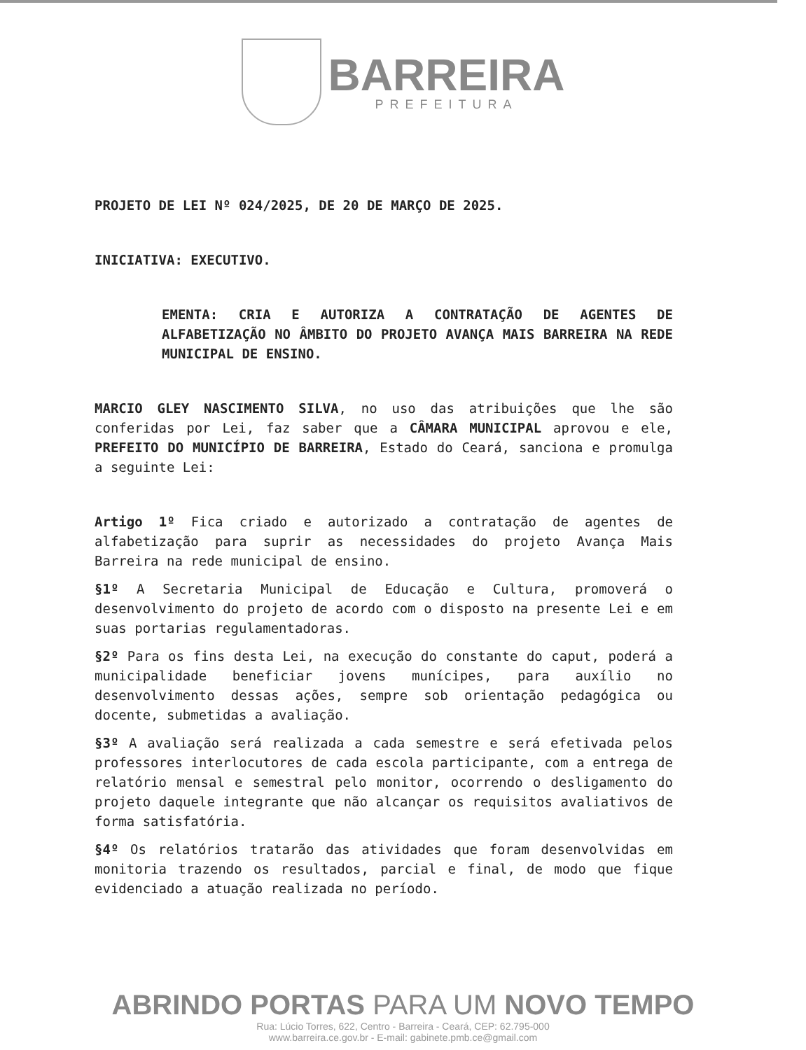BARREIRA
PREFEITURA
PROJETO DE LEI Nº 024/2025, DE 20 DE MARÇO DE 2025.
INICIATIVA: EXECUTIVO.
EMENTA: CRIA E AUTORIZA A CONTRATAÇÃO DE AGENTES DE ALFABETIZAÇÃO NO ÂMBITO DO PROJETO AVANÇA MAIS BARREIRA NA REDE MUNICIPAL DE ENSINO.
MARCIO GLEY NASCIMENTO SILVA, no uso das atribuições que lhe são conferidas por Lei, faz saber que a CÂMARA MUNICIPAL aprovou e ele, PREFEITO DO MUNICÍPIO DE BARREIRA, Estado do Ceará, sanciona e promulga a seguinte Lei:
Artigo 1º Fica criado e autorizado a contratação de agentes de alfabetização para suprir as necessidades do projeto Avança Mais Barreira na rede municipal de ensino.
§1º A Secretaria Municipal de Educação e Cultura, promoverá o desenvolvimento do projeto de acordo com o disposto na presente Lei e em suas portarias regulamentadoras.
§2º Para os fins desta Lei, na execução do constante do caput, poderá a municipalidade beneficiar jovens munícipes, para auxílio no desenvolvimento dessas ações, sempre sob orientação pedagógica ou docente, submetidas a avaliação.
§3º A avaliação será realizada a cada semestre e será efetivada pelos professores interlocutores de cada escola participante, com a entrega de relatório mensal e semestral pelo monitor, ocorrendo o desligamento do projeto daquele integrante que não alcançar os requisitos avaliativos de forma satisfatória.
§4º Os relatórios tratarão das atividades que foram desenvolvidas em monitoria trazendo os resultados, parcial e final, de modo que fique evidenciado a atuação realizada no período.
ABRINDO PORTAS PARA UM NOVO TEMPO
Rua: Lúcio Torres, 622, Centro - Barreira - Ceará, CEP: 62.795-000
www.barreira.ce.gov.br - E-mail: gabinete.pmb.ce@gmail.com